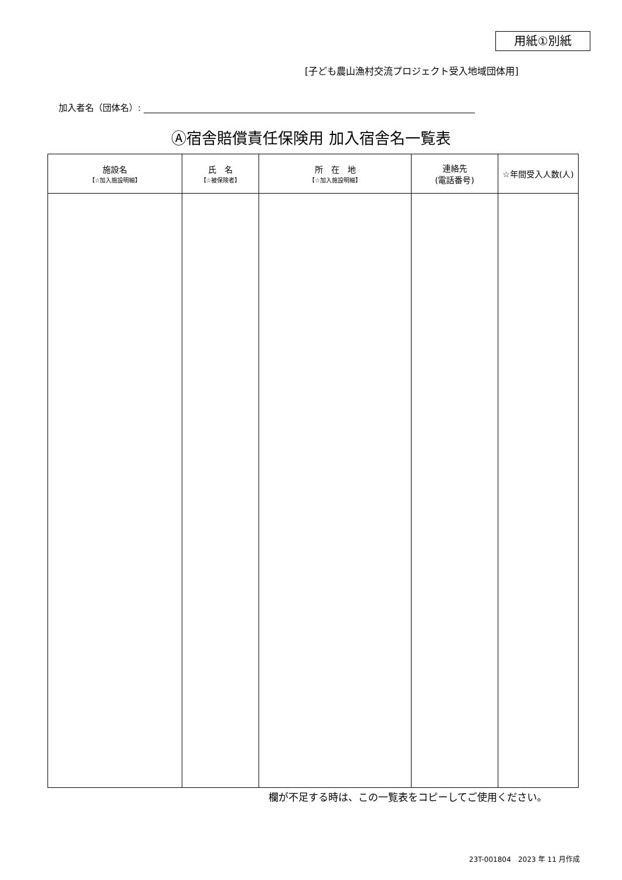用紙①別紙
[子ども農山漁村交流プロジェクト受入地域団体用]
加入者名（団体名）:
Ⓐ宿舎賠償責任保険用 加入宿舎名一覧表
| 施設名 【☆加入施設明細】 | 氏 名 【☆被保険者】 | 所 在 地 【☆加入施設明細】 | 連絡先 (電話番号) | ☆年間受入人数(人) |
| --- | --- | --- | --- | --- |
欄が不足する時は、この一覧表をコピーしてご使用ください。
23T-001804　2023 年 11 月作成